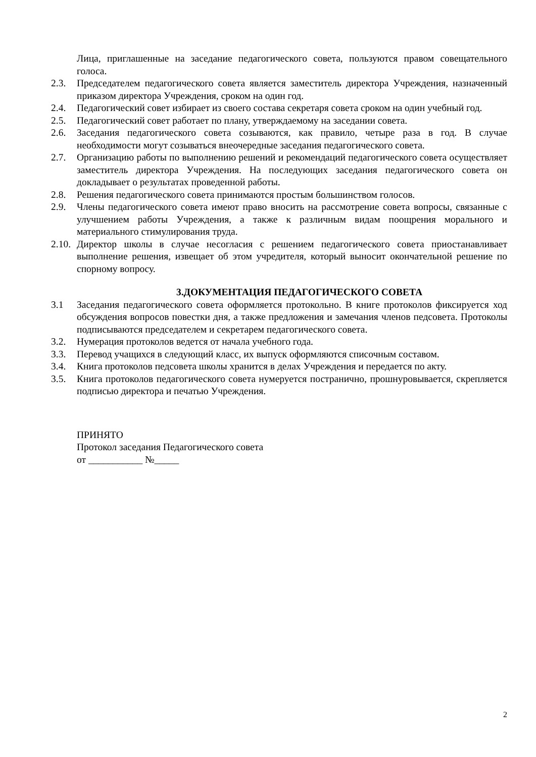Лица, приглашенные на заседание педагогического совета, пользуются правом совещательного голоса.
2.3. Председателем педагогического совета является заместитель директора Учреждения, назначенный приказом директора Учреждения, сроком на один год.
2.4. Педагогический совет избирает из своего состава секретаря совета сроком на один учебный год.
2.5. Педагогический совет работает по плану, утверждаемому на заседании совета.
2.6. Заседания педагогического совета созываются, как правило, четыре раза в год. В случае необходимости могут созываться внеочередные заседания педагогического совета.
2.7. Организацию работы по выполнению решений и рекомендаций педагогического совета осуществляет заместитель директора Учреждения. На последующих заседания педагогического совета он докладывает о результатах проведенной работы.
2.8. Решения педагогического совета принимаются простым большинством голосов.
2.9. Члены педагогического совета имеют право вносить на рассмотрение совета вопросы, связанные с улучшением работы Учреждения, а также к различным видам поощрения морального и материального стимулирования труда.
2.10. Директор школы в случае несогласия с решением педагогического совета приостанавливает выполнение решения, извещает об этом учредителя, который выносит окончательной решение по спорному вопросу.
3.ДОКУМЕНТАЦИЯ ПЕДАГОГИЧЕСКОГО СОВЕТА
3.1 Заседания педагогического совета оформляется протокольно. В книге протоколов фиксируется ход обсуждения вопросов повестки дня, а также предложения и замечания членов педсовета. Протоколы подписываются председателем и секретарем педагогического совета.
3.2. Нумерация протоколов ведется от начала учебного года.
3.3. Перевод учащихся в следующий класс, их выпуск оформляются списочным составом.
3.4. Книга протоколов педсовета школы хранится в делах Учреждения и передается по акту.
3.5. Книга протоколов педагогического совета нумеруется постранично, прошнуровывается, скрепляется подписью директора и печатью Учреждения.
ПРИНЯТО
Протокол заседания Педагогического совета
от ___________ №_____
2